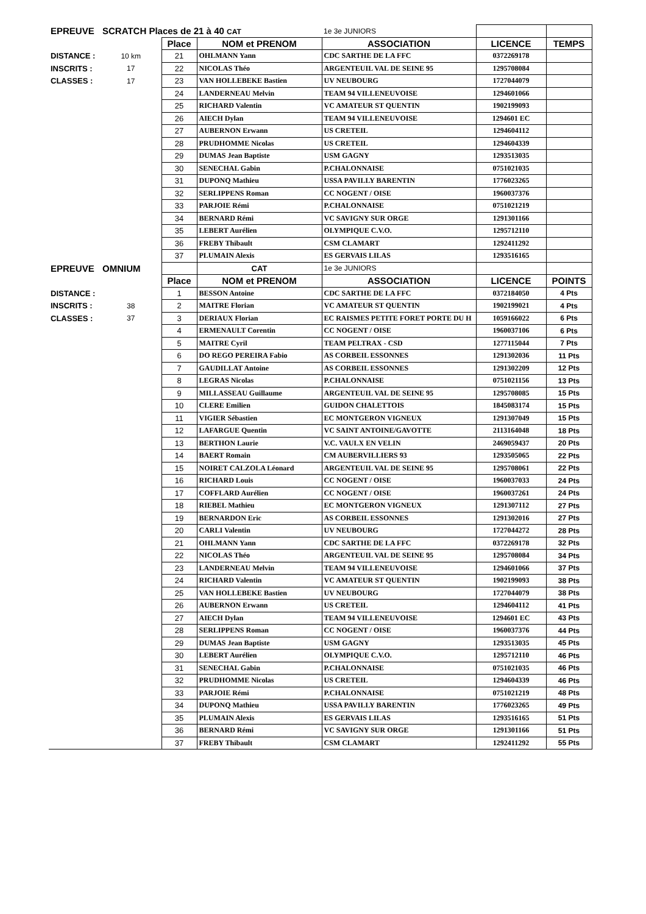| EPREUVE | SCRATCH Places de 21 à 40 CAT | | | 1e 3e JUNIORS | | |
| | | Place | NOM et PRENOM | ASSOCIATION | LICENCE | TEMPS |
| DISTANCE : | 10 km | 21 | OHLMANN Yann | CDC SARTHE DE LA FFC | 0372269178 | |
| INSCRITS : | 17 | 22 | NICOLAS Théo | ARGENTEUIL VAL DE SEINE 95 | 1295708084 | |
| CLASSES : | 17 | 23 | VAN HOLLEBEKE Bastien | UV NEUBOURG | 1727044079 | |
| | | 24 | LANDERNEAU Melvin | TEAM 94 VILLENEUVOISE | 1294601066 | |
| | | 25 | RICHARD Valentin | VC AMATEUR ST QUENTIN | 1902199093 | |
| | | 26 | AIECH Dylan | TEAM 94 VILLENEUVOISE | 1294601 EC | |
| | | 27 | AUBERNON Erwann | US CRETEIL | 1294604112 | |
| | | 28 | PRUDHOMME Nicolas | US CRETEIL | 1294604339 | |
| | | 29 | DUMAS Jean Baptiste | USM GAGNY | 1293513035 | |
| | | 30 | SENECHAL Gabin | P.CHALONNAISE | 0751021035 | |
| | | 31 | DUPONQ Mathieu | USSA PAVILLY BARENTIN | 1776023265 | |
| | | 32 | SERLIPPENS Roman | CC NOGENT / OISE | 1960037376 | |
| | | 33 | PARJOIE Rémi | P.CHALONNAISE | 0751021219 | |
| | | 34 | BERNARD Rémi | VC SAVIGNY SUR ORGE | 1291301166 | |
| | | 35 | LEBERT Aurélien | OLYMPIQUE C.V.O. | 1295712110 | |
| | | 36 | FREBY Thibault | CSM CLAMART | 1292411292 | |
| | | 37 | PLUMAIN Alexis | ES GERVAIS LILAS | 1293516165 | |
| EPREUVE | OMNIUM | | CAT | 1e 3e JUNIORS | | |
| | | Place | NOM et PRENOM | ASSOCIATION | LICENCE | POINTS |
| DISTANCE : | | 1 | BESSON Antoine | CDC SARTHE DE LA FFC | 0372184050 | 4 Pts |
| INSCRITS : | 38 | 2 | MAITRE Florian | VC AMATEUR ST QUENTIN | 1902199021 | 4 Pts |
| CLASSES : | 37 | 3 | DERIAUX Florian | EC RAISMES PETITE FORET PORTE DU H | 1059166022 | 6 Pts |
| | | 4 | ERMENAULT Corentin | CC NOGENT / OISE | 1960037106 | 6 Pts |
| | | 5 | MAITRE Cyril | TEAM PELTRAX - CSD | 1277115044 | 7 Pts |
| | | 6 | DO REGO PEREIRA Fabio | AS CORBEIL ESSONNES | 1291302036 | 11 Pts |
| | | 7 | GAUDILLAT Antoine | AS CORBEIL ESSONNES | 1291302209 | 12 Pts |
| | | 8 | LEGRAS Nicolas | P.CHALONNAISE | 0751021156 | 13 Pts |
| | | 9 | MILLASSEAU Guillaume | ARGENTEUIL VAL DE SEINE 95 | 1295708085 | 15 Pts |
| | | 10 | CLERE Emilien | GUIDON CHALETTOIS | 1845083174 | 15 Pts |
| | | 11 | VIGIER Sébastien | EC MONTGERON VIGNEUX | 1291307049 | 15 Pts |
| | | 12 | LAFARGUE Quentin | VC SAINT ANTOINE/GAVOTTE | 2113164048 | 18 Pts |
| | | 13 | BERTHON Laurie | V.C. VAULX EN VELIN | 2469059437 | 20 Pts |
| | | 14 | BAERT Romain | CM AUBERVILLIERS 93 | 1293505065 | 22 Pts |
| | | 15 | NOIRET CALZOLA Léonard | ARGENTEUIL VAL DE SEINE 95 | 1295708061 | 22 Pts |
| | | 16 | RICHARD Louis | CC NOGENT / OISE | 1960037033 | 24 Pts |
| | | 17 | COFFLARD Aurélien | CC NOGENT / OISE | 1960037261 | 24 Pts |
| | | 18 | RIEBEL Mathieu | EC MONTGERON VIGNEUX | 1291307112 | 27 Pts |
| | | 19 | BERNARDON Eric | AS CORBEIL ESSONNES | 1291302016 | 27 Pts |
| | | 20 | CARLI Valentin | UV NEUBOURG | 1727044272 | 28 Pts |
| | | 21 | OHLMANN Yann | CDC SARTHE DE LA FFC | 0372269178 | 32 Pts |
| | | 22 | NICOLAS Théo | ARGENTEUIL VAL DE SEINE 95 | 1295708084 | 34 Pts |
| | | 23 | LANDERNEAU Melvin | TEAM 94 VILLENEUVOISE | 1294601066 | 37 Pts |
| | | 24 | RICHARD Valentin | VC AMATEUR ST QUENTIN | 1902199093 | 38 Pts |
| | | 25 | VAN HOLLEBEKE Bastien | UV NEUBOURG | 1727044079 | 38 Pts |
| | | 26 | AUBERNON Erwann | US CRETEIL | 1294604112 | 41 Pts |
| | | 27 | AIECH Dylan | TEAM 94 VILLENEUVOISE | 1294601 EC | 43 Pts |
| | | 28 | SERLIPPENS Roman | CC NOGENT / OISE | 1960037376 | 44 Pts |
| | | 29 | DUMAS Jean Baptiste | USM GAGNY | 1293513035 | 45 Pts |
| | | 30 | LEBERT Aurélien | OLYMPIQUE C.V.O. | 1295712110 | 46 Pts |
| | | 31 | SENECHAL Gabin | P.CHALONNAISE | 0751021035 | 46 Pts |
| | | 32 | PRUDHOMME Nicolas | US CRETEIL | 1294604339 | 46 Pts |
| | | 33 | PARJOIE Rémi | P.CHALONNAISE | 0751021219 | 48 Pts |
| | | 34 | DUPONQ Mathieu | USSA PAVILLY BARENTIN | 1776023265 | 49 Pts |
| | | 35 | PLUMAIN Alexis | ES GERVAIS LILAS | 1293516165 | 51 Pts |
| | | 36 | BERNARD Rémi | VC SAVIGNY SUR ORGE | 1291301166 | 51 Pts |
| | | 37 | FREBY Thibault | CSM CLAMART | 1292411292 | 55 Pts |